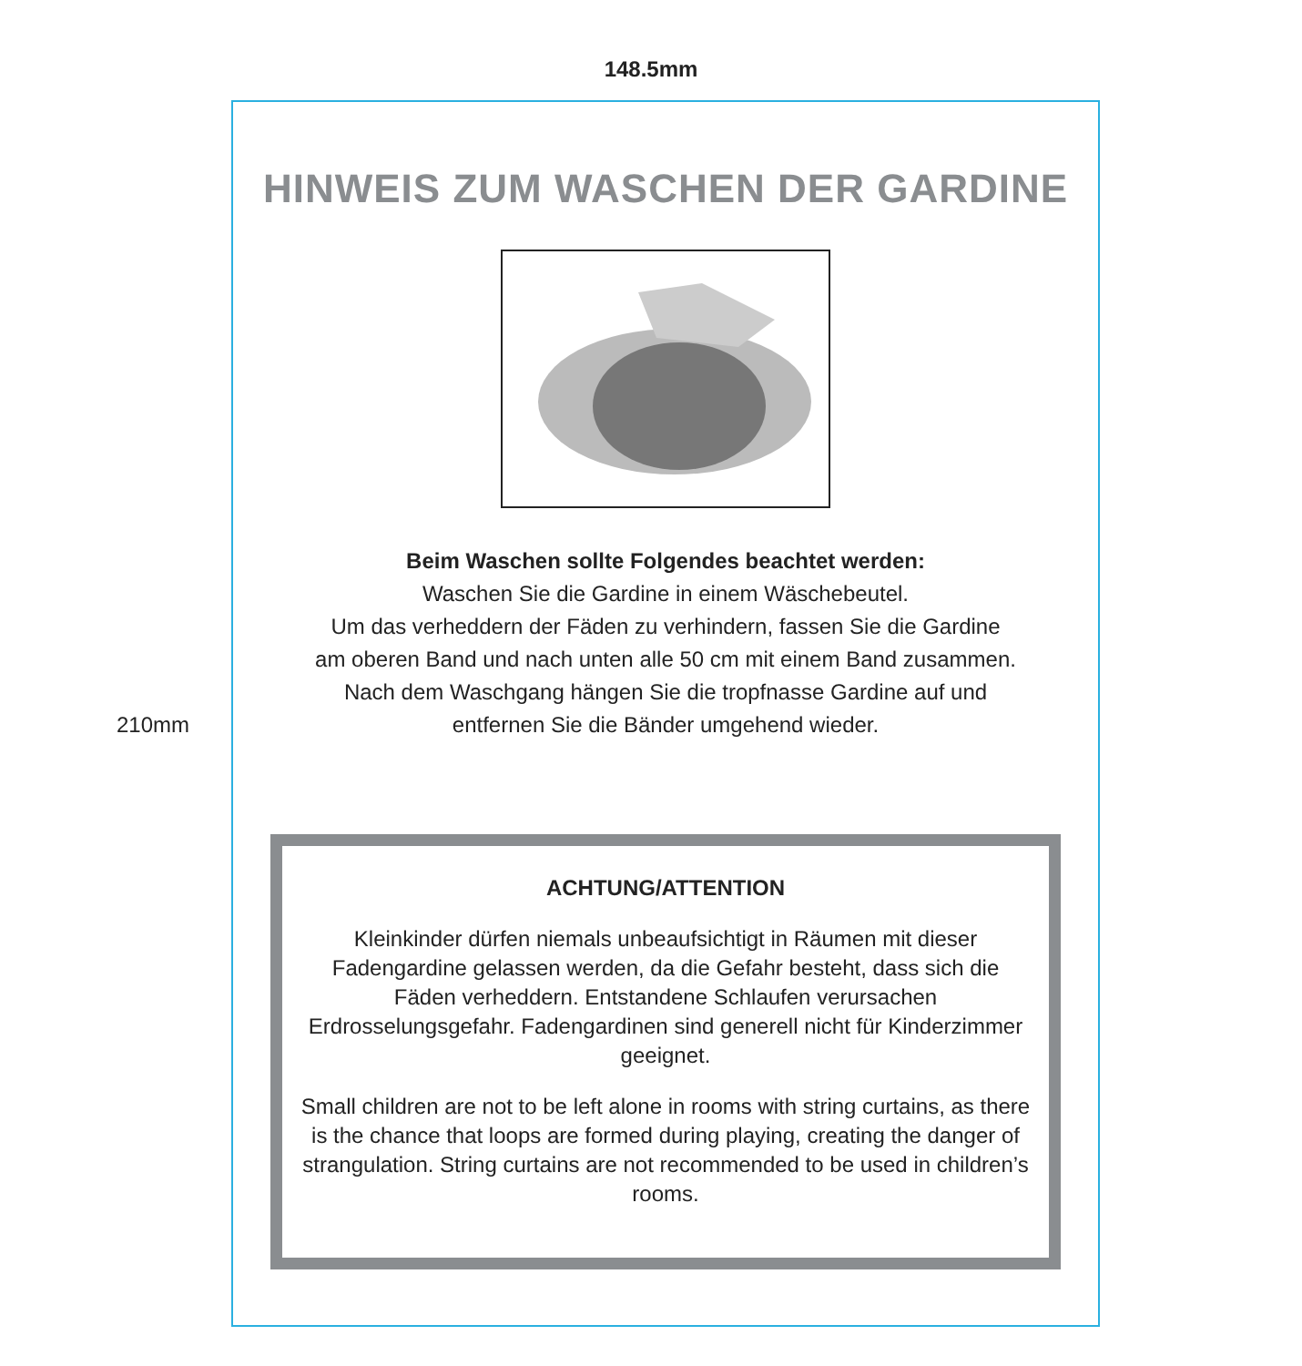148.5mm
210mm
HINWEIS ZUM WASCHEN DER GARDINE
Beim Waschen sollte Folgendes beachtet werden:
Waschen Sie die Gardine in einem Wäschebeutel.
Um das verheddern der Fäden zu verhindern, fassen Sie die Gardine
am oberen Band und nach unten alle 50 cm mit einem Band zusammen.
Nach dem Waschgang hängen Sie die tropfnasse Gardine auf und
entfernen Sie die Bänder umgehend wieder.
ACHTUNG/ATTENTION
Kleinkinder dürfen niemals unbeaufsichtigt in Räumen mit dieser Fadengardine gelassen werden, da die Gefahr besteht, dass sich die Fäden verheddern. Entstandene Schlaufen verursachen Erdrosselungsgefahr. Fadengardinen sind generell nicht für Kinderzimmer geeignet.
Small children are not to be left alone in rooms with string curtains, as there is the chance that loops are formed during playing, creating the danger of strangulation. String curtains are not recommended to be used in children’s rooms.